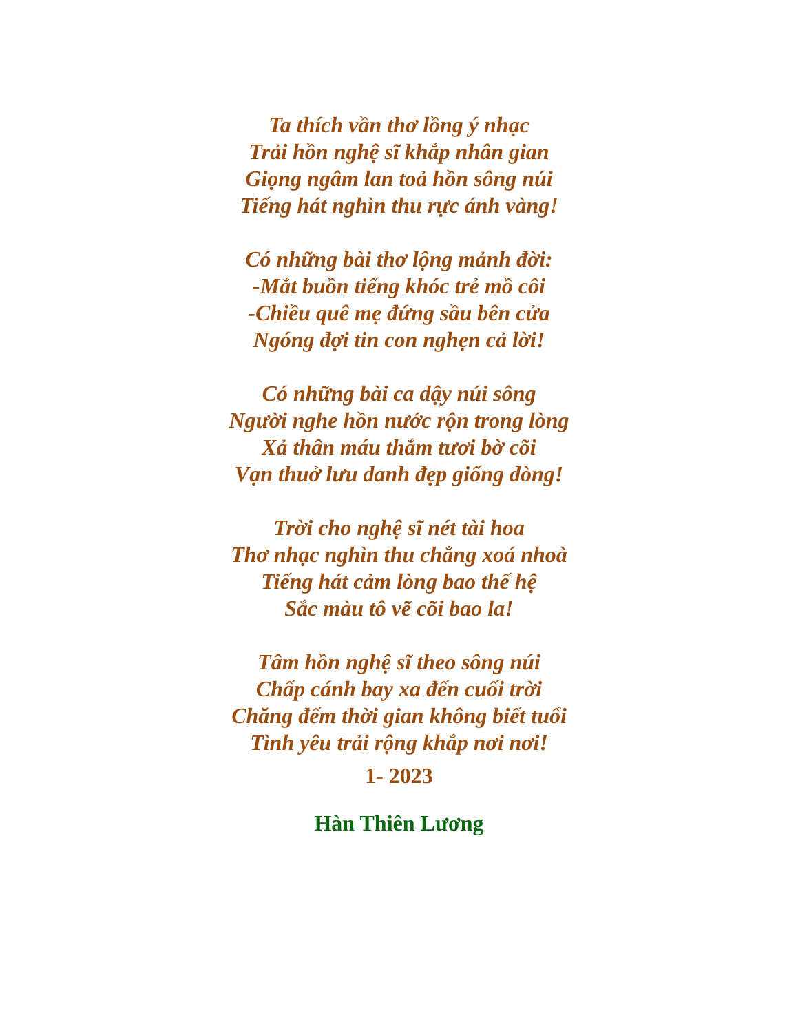Ta thích vần thơ lồng ý nhạc
Trải hồn nghệ sĩ khắp nhân gian
Giọng ngâm lan toả hồn sông núi
Tiếng hát nghìn thu rực ánh vàng!
Có những bài thơ lộng mảnh đời:
-Mắt buồn tiếng khóc trẻ mồ côi
-Chiều quê mẹ đứng sầu bên cửa
Ngóng đợi tin con nghẹn cả lời!
Có những bài ca dậy núi sông
Người nghe hồn nước rộn trong lòng
Xả thân máu thắm tươi bờ cõi
Vạn thuở lưu danh đẹp giống dòng!
Trời cho nghệ sĩ nét tài hoa
Thơ nhạc nghìn thu chẳng xoá nhoà
Tiếng hát cảm lòng bao thế hệ
Sắc màu tô vẽ cõi bao la!
Tâm hồn nghệ sĩ theo sông núi
Chấp cánh bay xa đến cuối trời
Chăng đếm thời gian không biết tuổi
Tình yêu trải rộng khắp nơi nơi!
1- 2023
Hàn Thiên Lương